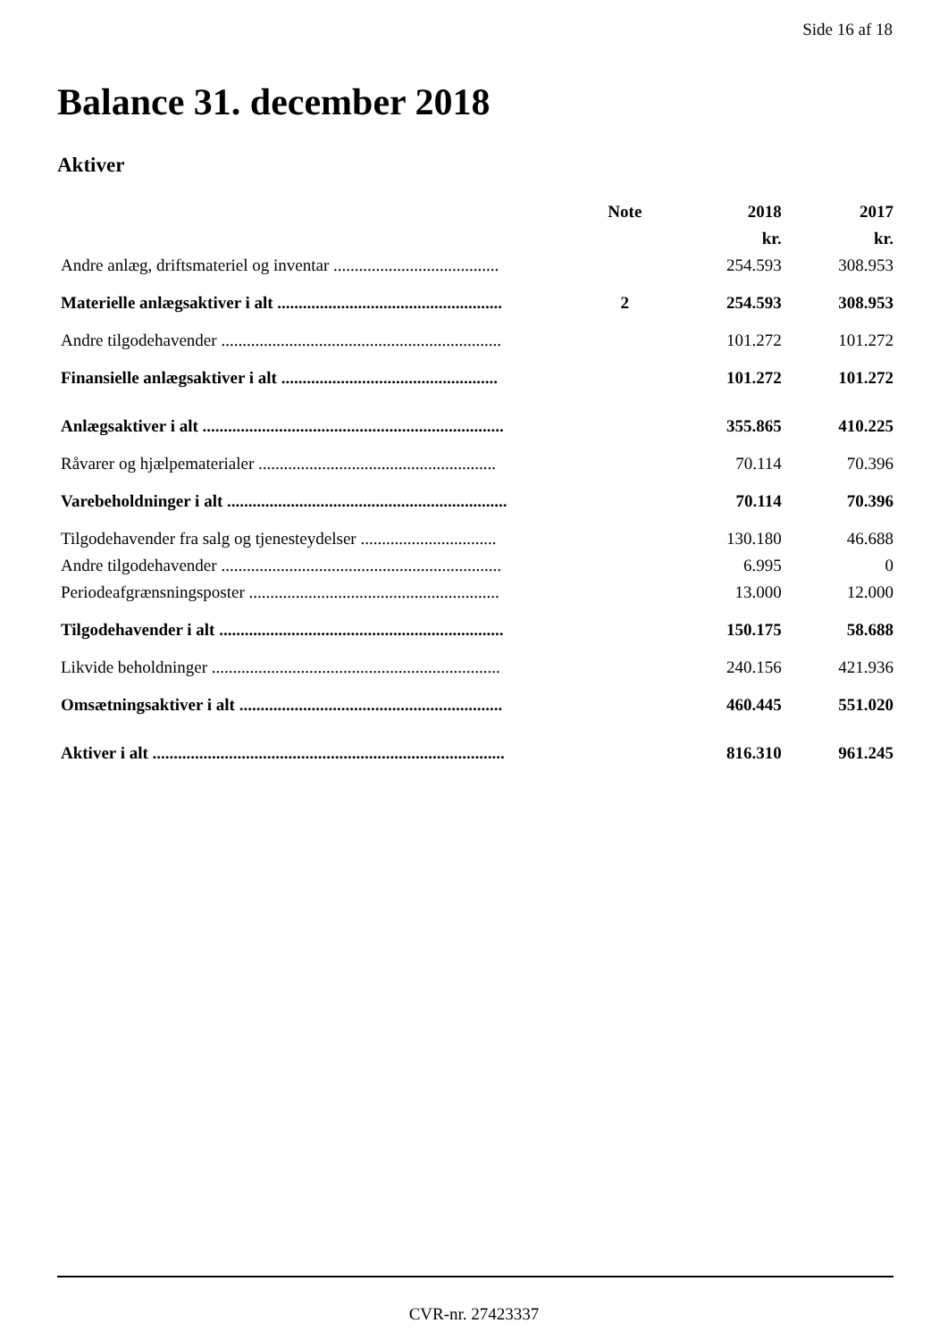Side 16 af 18
Balance 31. december 2018
Aktiver
| | Note | 2018 | 2017 |
| --- | --- | --- | --- |
| | | kr. | kr. |
| Andre anlæg, driftsmateriel og inventar ....................................... | | 254.593 | 308.953 |
| Materielle anlægsaktiver i alt ..................................................... | 2 | 254.593 | 308.953 |
| Andre tilgodehavender .................................................................. | | 101.272 | 101.272 |
| Finansielle anlægsaktiver i alt ................................................... | | 101.272 | 101.272 |
| Anlægsaktiver i alt ....................................................................... | | 355.865 | 410.225 |
| Råvarer og hjælpematerialer ........................................................ | | 70.114 | 70.396 |
| Varebeholdninger i alt .................................................................. | | 70.114 | 70.396 |
| Tilgodehavender fra salg og tjenesteydelser ................................ | | 130.180 | 46.688 |
| Andre tilgodehavender .................................................................. | | 6.995 | 0 |
| Periodeafgrænsningsposter ........................................................... | | 13.000 | 12.000 |
| Tilgodehavender i alt ................................................................... | | 150.175 | 58.688 |
| Likvide beholdninger .................................................................... | | 240.156 | 421.936 |
| Omsætningsaktiver i alt .............................................................. | | 460.445 | 551.020 |
| Aktiver i alt ................................................................................... | | 816.310 | 961.245 |
CVR-nr. 27423337